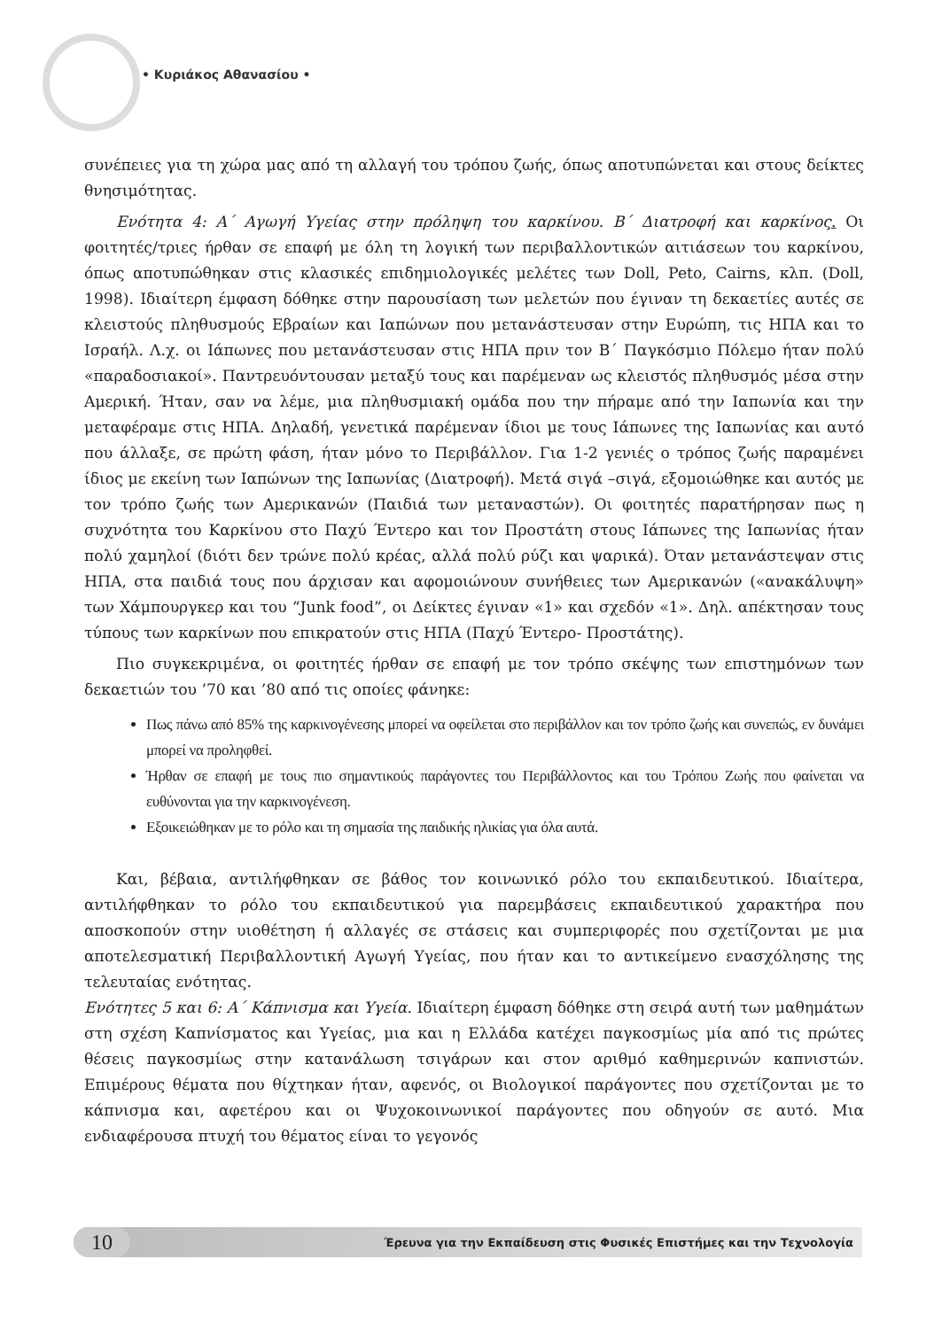• Κυριάκος Αθανασίου •
συνέπειες για τη χώρα μας από τη αλλαγή του τρόπου ζωής, όπως αποτυπώνεται και στους δείκτες θνησιμότητας.
Ενότητα 4: Α΄ Αγωγή Υγείας στην πρόληψη του καρκίνου. Β΄ Διατροφή και καρκίνος. Οι φοιτητές/τριες ήρθαν σε επαφή με όλη τη λογική των περιβαλλοντικών αιτιάσεων του καρκίνου, όπως αποτυπώθηκαν στις κλασικές επιδημιολογικές μελέτες των Doll, Peto, Cairns, κλπ. (Doll, 1998). Ιδιαίτερη έμφαση δόθηκε στην παρουσίαση των μελετών που έγιναν τη δεκαετίες αυτές σε κλειστούς πληθυσμούς Εβραίων και Ιαπώνων που μετανάστευσαν στην Ευρώπη, τις ΗΠΑ και το Ισραήλ. Λ.χ. οι Ιάπωνες που μετανάστευσαν στις ΗΠΑ πριν τον Β΄ Παγκόσμιο Πόλεμο ήταν πολύ «παραδοσιακοί». Παντρευόντουσαν μεταξύ τους και παρέμεναν ως κλειστός πληθυσμός μέσα στην Αμερική. Ήταν, σαν να λέμε, μια πληθυσμιακή ομάδα που την πήραμε από την Ιαπωνία και την μεταφέραμε στις ΗΠΑ. Δηλαδή, γενετικά παρέμεναν ίδιοι με τους Ιάπωνες της Ιαπωνίας και αυτό που άλλαξε, σε πρώτη φάση, ήταν μόνο το Περιβάλλον. Για 1-2 γενιές ο τρόπος ζωής παραμένει ίδιος με εκείνη των Ιαπώνων της Ιαπωνίας (Διατροφή). Μετά σιγά –σιγά, εξομοιώθηκε και αυτός με τον τρόπο ζωής των Αμερικανών (Παιδιά των μεταναστών). Οι φοιτητές παρατήρησαν πως η συχνότητα του Καρκίνου στο Παχύ Έντερο και τον Προστάτη στους Ιάπωνες της Ιαπωνίας ήταν πολύ χαμηλοί (διότι δεν τρώνε πολύ κρέας, αλλά πολύ ρύζι και ψαρικά). Όταν μετανάστεψαν στις ΗΠΑ, στα παιδιά τους που άρχισαν και αφομοιώνουν συνήθειες των Αμερικανών («ανακάλυψη» των Χάμπουργκερ και του “Junk food”, οι Δείκτες έγιναν «1» και σχεδόν «1». Δηλ. απέκτησαν τους τύπους των καρκίνων που επικρατούν στις ΗΠΑ (Παχύ Έντερο- Προστάτης).
Πιο συγκεκριμένα, οι φοιτητές ήρθαν σε επαφή με τον τρόπο σκέψης των επιστημόνων των δεκαετιών του ’70 και ’80 από τις οποίες φάνηκε:
Πως πάνω από 85% της καρκινογένεσης μπορεί να οφείλεται στο περιβάλλον και τον τρόπο ζωής και συνεπώς, εν δυνάμει μπορεί να προληφθεί.
Ήρθαν σε επαφή με τους πιο σημαντικούς παράγοντες του Περιβάλλοντος και του Τρόπου Ζωής που φαίνεται να ευθύνονται για την καρκινογένεση.
Εξοικειώθηκαν με το ρόλο και τη σημασία της παιδικής ηλικίας για όλα αυτά.
Και, βέβαια, αντιλήφθηκαν σε βάθος τον κοινωνικό ρόλο του εκπαιδευτικού. Ιδιαίτερα, αντιλήφθηκαν το ρόλο του εκπαιδευτικού για παρεμβάσεις εκπαιδευτικού χαρακτήρα που αποσκοπούν στην υιοθέτηση ή αλλαγές σε στάσεις και συμπεριφορές που σχετίζονται με μια αποτελεσματική Περιβαλλοντική Αγωγή Υγείας, που ήταν και το αντικείμενο ενασχόλησης της τελευταίας ενότητας.
Ενότητες 5 και 6: Α΄ Κάπνισμα και Υγεία. Ιδιαίτερη έμφαση δόθηκε στη σειρά αυτή των μαθημάτων στη σχέση Καπνίσματος και Υγείας, μια και η Ελλάδα κατέχει παγκοσμίως μία από τις πρώτες θέσεις παγκοσμίως στην κατανάλωση τσιγάρων και στον αριθμό καθημερινών καπνιστών. Επιμέρους θέματα που θίχτηκαν ήταν, αφενός, οι Βιολογικοί παράγοντες που σχετίζονται με το κάπνισμα και, αφετέρου και οι Ψυχοκοινωνικοί παράγοντες που οδηγούν σε αυτό. Μια ενδιαφέρουσα πτυχή του θέματος είναι το γεγονός
10 Έρευνα για την Εκπαίδευση στις Φυσικές Επιστήμες και την Τεχνολογία